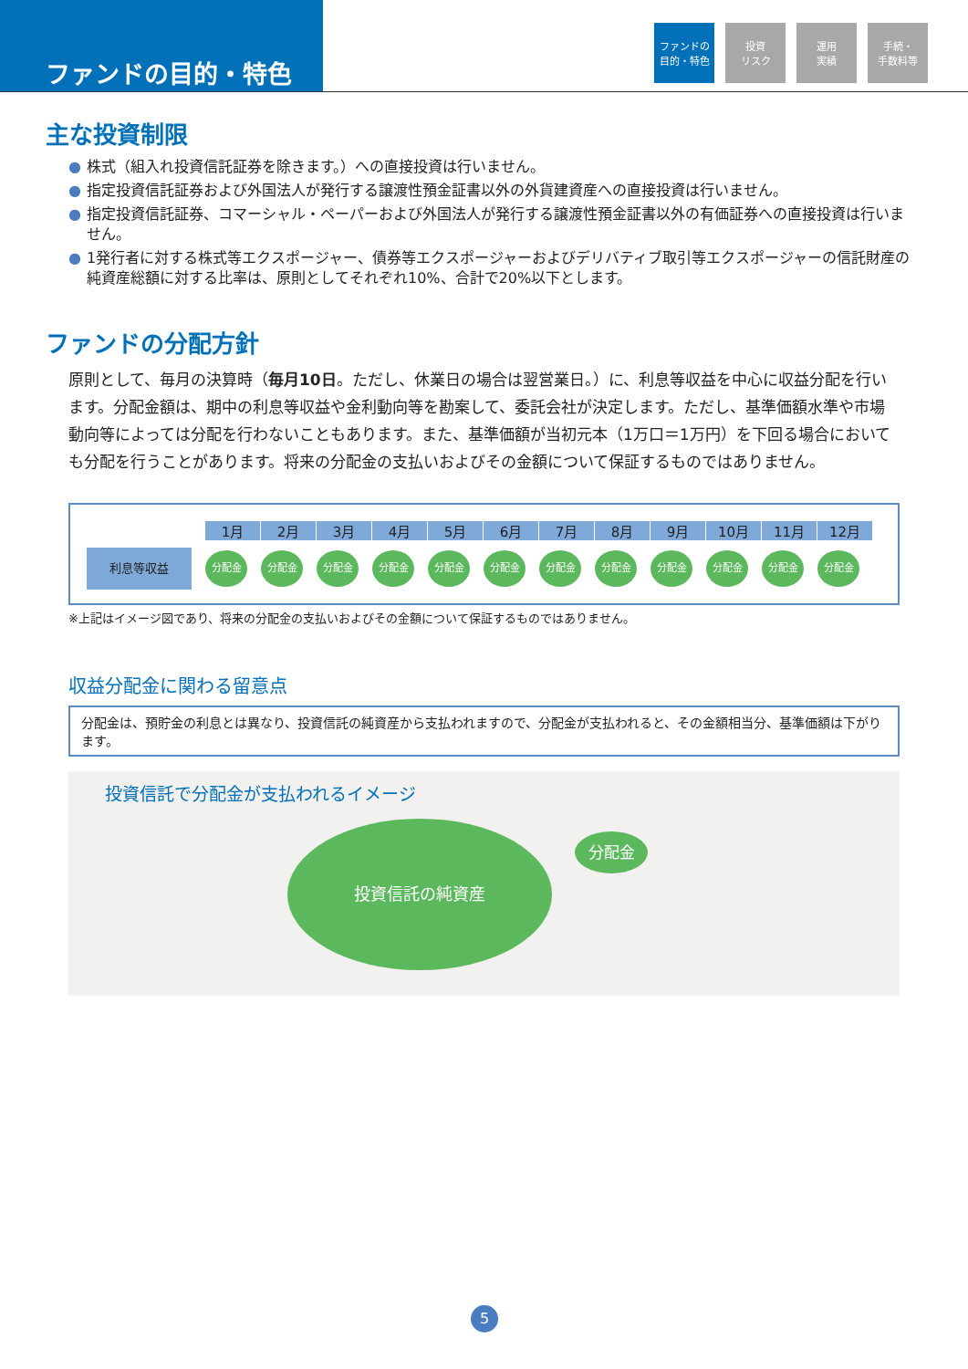ファンドの目的・特色
ファンドの
目的・特色
投資
リスク
運用
実績
手続・
手数料等
主な投資制限
● 株式（組入れ投資信託証券を除きます。）への直接投資は行いません。
● 指定投資信託証券および外国法人が発行する譲渡性預金証書以外の外貨建資産への直接投資は行いません。
● 指定投資信託証券、コマーシャル・ペーパーおよび外国法人が発行する譲渡性預金証書以外の有価証券への直接投資は行いません。
● 1発行者に対する株式等エクスポージャー、債券等エクスポージャーおよびデリバティブ取引等エクスポージャーの信託財産の純資産総額に対する比率は、原則としてそれぞれ10%、合計で20%以下とします。
ファンドの分配方針
原則として、毎月の決算時（毎月10日。ただし、休業日の場合は翌営業日。）に、利息等収益を中心に収益分配を行います。分配金額は、期中の利息等収益や金利動向等を勘案して、委託会社が決定します。ただし、基準価額水準や市場動向等によっては分配を行わないこともあります。また、基準価額が当初元本（1万口＝1万円）を下回る場合においても分配を行うことがあります。将来の分配金の支払いおよびその金額について保証するものではありません。
1月 2月 3月 4月 5月 6月 7月 8月 9月 10月 11月 12月
利息等収益
分配金 分配金 分配金 分配金 分配金 分配金 分配金 分配金 分配金 分配金 分配金 分配金
※上記はイメージ図であり、将来の分配金の支払いおよびその金額について保証するものではありません。
収益分配金に関わる留意点
分配金は、預貯金の利息とは異なり、投資信託の純資産から支払われますので、分配金が支払われると、その金額相当分、基準価額は下がります。
投資信託で分配金が支払われるイメージ
投資信託の純資産
分配金
5